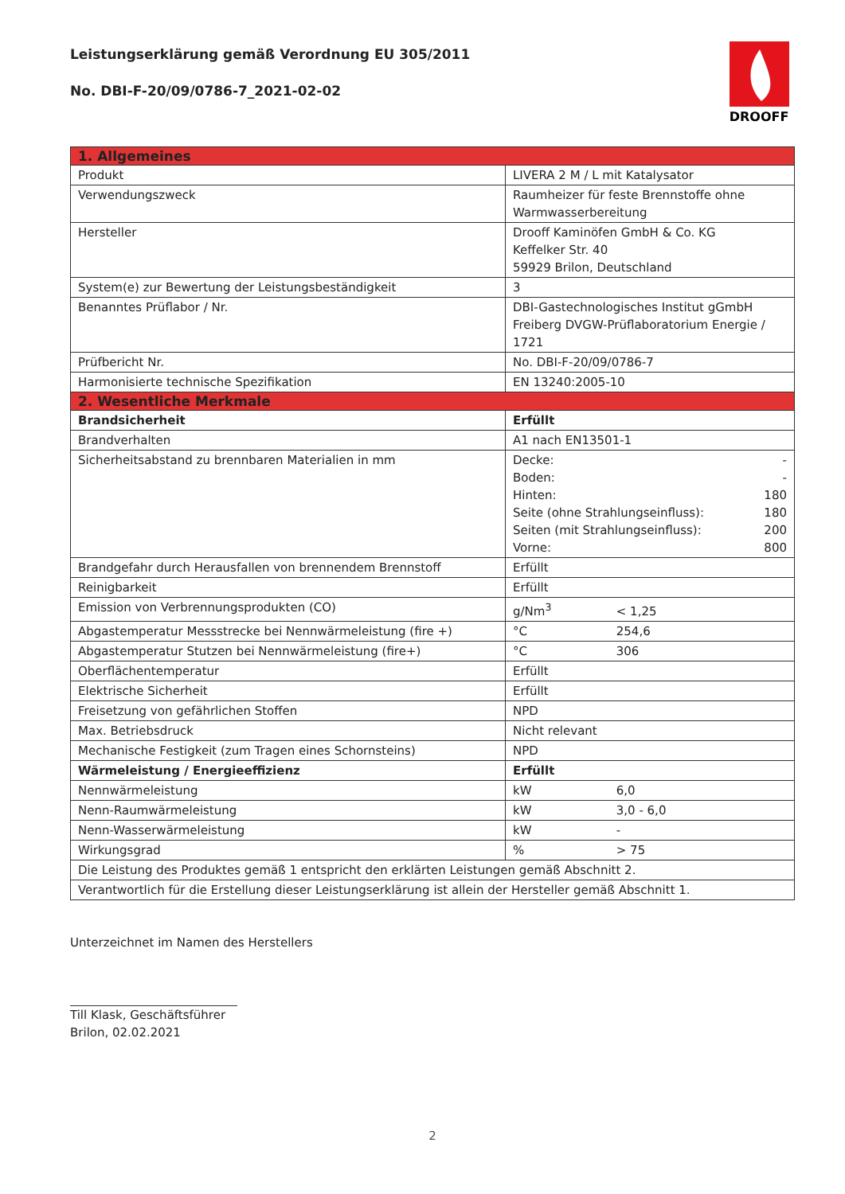Leistungserklärung gemäß Verordnung EU 305/2011
No. DBI-F-20/09/0786-7_2021-02-02
DROOFF
| 1. Allgemeines | |
| Produkt | LIVERA 2 M / L mit Katalysator |
| Verwendungszweck | Raumheizer für feste Brennstoffe ohne Warmwasserbereitung |
| Hersteller | Drooff Kaminöfen GmbH & Co. KG Keffelker Str. 40 59929 Brilon, Deutschland |
| System(e) zur Bewertung der Leistungsbeständigkeit | 3 |
| Benanntes Prüflabor / Nr. | DBI-Gastechnologisches Institut gGmbH Freiberg DVGW-Prüflaboratorium Energie / 1721 |
| Prüfbericht Nr. | No. DBI-F-20/09/0786-7 |
| Harmonisierte technische Spezifikation | EN 13240:2005-10 |
| 2. Wesentliche Merkmale | |
| Brandsicherheit | Erfüllt |
| Brandverhalten | A1 nach EN13501-1 |
| Sicherheitsabstand zu brennbaren Materialien in mm | Decke: - Boden: - Hinten: 180 Seite (ohne Strahlungseinfluss): 180 Seiten (mit Strahlungseinfluss): 200 Vorne: 800 |
| Brandgefahr durch Herausfallen von brennendem Brennstoff | Erfüllt |
| Reinigbarkeit | Erfüllt |
| Emission von Verbrennungsprodukten (CO) | g/Nm<sup>3</sup> < 1,25 |
| Abgastemperatur Messstrecke bei Nennwärmeleistung (fire +) | °C 254,6 |
| Abgastemperatur Stutzen bei Nennwärmeleistung (fire+) | °C 306 |
| Oberflächentemperatur | Erfüllt |
| Elektrische Sicherheit | Erfüllt |
| Freisetzung von gefährlichen Stoffen | NPD |
| Max. Betriebsdruck | Nicht relevant |
| Mechanische Festigkeit (zum Tragen eines Schornsteins) | NPD |
| Wärmeleistung / Energieeffizienz | Erfüllt |
| Nennwärmeleistung | kW 6,0 |
| Nenn-Raumwärmeleistung | kW 3,0 - 6,0 |
| Nenn-Wasserwärmeleistung | kW - |
| Wirkungsgrad | % > 75 |
| Die Leistung des Produktes gemäß 1 entspricht den erklärten Leistungen gemäß Abschnitt 2. | |
| Verantwortlich für die Erstellung dieser Leistungserklärung ist allein der Hersteller gemäß Abschnitt 1. | |
Unterzeichnet im Namen des Herstellers
Till Klask, Geschäftsführer
Brilon, 02.02.2021
2